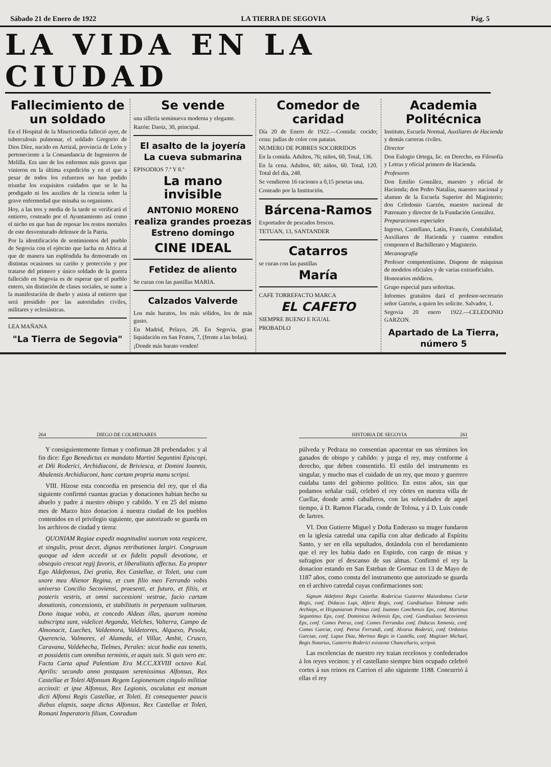Sábado 21 de Enero de 1922 LA TIERRA DE SEGOVIA Pág. 5
LA VIDA EN LA CIUDAD
Fallecimiento de un soldado
En el Hospital de la Misericordia falleció ayer, de tuberculosis pulmonar, el soldado Gregorio de Dios Díez, nacido en Arrizal, provincia de León y perteneciente a la Comandancia de Ingenieros de Melilla. Era uno de los enfermos más graves que vinieron en la última expedición y en el que a pesar de todos los esfuerzos no han podido triunfar los exquisitos cuidados que se le ha prodigado ni los auxilios de la ciencia sobre la grave enfermedad que minaba su organismo.
Hoy, a las tres y media de la tarde se verificará el entierro, costeado por el Ayuntamiento así como el nicho en que han de reposar los restos mortales de este desventurado defensor de la Patria.
Por la identificación de sentimientos del pueblo de Segovia con el ejército que lucha en Africa al que de manera tan espléndida ha demostrado en distintas ocasiones su cariño y protección y por tratarse del primero y único soldado de la guerra fallecido en Segovia es de esperar que el pueblo entero, sin distinción de clases sociales, se sume a la manifestación de duelo y asista al entierro que será presidido por las autoridades civiles, militares y eclesiásticas.
LEA MAÑANA
"La Tierra de Segovia"
Se vende
una sillería seminueva moderna y elegante.
Razón: Daoiz, 30, principal.
El asalto de la joyería
La cueva submarina
EPISODIOS 7.º Y 8.º
La mano invisible
ANTONIO MORENO
realiza grandes proezas
Estreno domingo
CINE IDEAL
Fetidez de aliento
Se curan con las pastillas MARIA.
Calzados Valverde
Los más baratos, los más sólidos, los de más gusto.
En Madrid, Pelayo, 28. En Segovia, gran liquidación en San Frutos, 7, (frente a las bolas).
¡Donde más barato venden!
Comedor de caridad
Día 20 de Enero de 1922.—Comida: cocido; cena: judías de color con patatas.
NUMERO DE POBRES SOCORRIDOS
En la comida. Adultos, 76; niños, 60, Total, 136.
En la cena. Adultos, 60; niños, 60. Total, 120. Total del día, 248.
Se vendieron 16 raciones a 0,15 pesetas una.
Costeado por la Institución.
Bárcena-Ramos
Exportador de pescados frescos.
TETUAN, 13, SANTANDER
Catarros
se curan con las pastillas
María
CAFE TORREFACTO MARCA
EL CAFETO
SIEMPRE BUENO E IGUAL
PROBADLO
Academia Politécnica
Instituto, Escuela Normal, Auxiliares de Hacienda y demás carreras civiles.
Director
Don Eulogio Ortega, lic. en Derecho, en Filosofía y Letras y oficial primero de Hacienda.
Profesores
Don Emilio González, maestro y oficial de Hacienda; don Pedro Natalías, maestro nacional y alumno de la Escuela Superior del Magisterio; don Celedonio Garzón, maestro nacional de Patronato y director de la Fundación González.
Preparaciones especiales
Ingreso, Castellano, Latín, Francés, Contabilidad, Auxiliares de Hacienda y cuantos estudios componen el Bachillerato y Magisterio.
Mecanografía
Profesor competentísimo. Dispone de máquinas de modelos oficiales y de varias extraoficiales.
Honorarios módicos.
Grupo especial para señoritas.
Informes gratuítos dará el profesor-secretario señor Garzón, a quien les solicite. Salvador, 1.
Segovia 20 enero 1922.—CELEDONIO GARZON.
Apartado de La Tierra, número 5
264 DIEGO DE COLMENARES
Y consiguientemente firman y confirman 28 prebendados: y al fin dice: Ego Benedictus ex mandato Martini Seguntini Episcopi, et Dñi Roderici, Archidiaconi, de Briviesca, et Domini Ioannis, Abulensis Archidiaconi, hanc cartam propria manu scripsi.
VIII. Hízose esta concordia en presencia del rey, que el dia siguiente confirmó cuantas gracias y donaciones habian hecho su abuelo y padre á nuestro obispo y cabildo. Y en 25 del mismo mes de Marzo hizo donacion á nuestra ciudad de los pueblos contenidos en el privilegio siguiente, que autorizado se guarda en los archivos de ciudad y tierra:
QUONIAM Regiae expedit magnitudini suorum vota respicere, et singulis, prout decet, dignas retributiones largiri. Congruum quoque ad idem accedit ut ex fidelis populi devotione, et obsequio crescat regij favoris, et liberalitatis affectus. Ea propter Ego Aldefonsus, Dei gratia, Rex Castellae, et Toleti, una cum uxore mea Alienor Regina, et cum filio meo Ferrando vobis universo Concilio Secoviensi, praesenti, et futuro, et filiis, et posteris vestris, et omni successioni vestrae, facio cartam donationis, concessionis, et stabilitatis in perpetuum valituram. Dono itaque vobis, et concedo Aldeas illas, quarum nomina subscripta sunt, videlicet Arganda, Vielches, Valterra, Campo de Almonacit, Lueches, Valdemora, Valdetorres, Alquexo, Pesola, Querencia, Valmores, el Alameda, el Villar, Ambit, Crusco, Caravana, Valdehecha, Tielmes, Perales: sicut hodie eas tenetis, et possidetis cum omnibus terminis, et aquis suis. Si quis vero etc. Facta Carta apud Palentiam Era M.CC.XXVIII octavo Kal. Aprilis: secundo anno postquam serenissimus Alfonsus, Rex Castellae et Toleti Alfonsum Regem Legionensem cingulo militiae accinxit: et ipse Alfonsus, Rex Legionis, osculatus est manum dicti Alfonsi Regis Castellae, et Toleti. Et consequenter paucis diebus elapsis, saepe dictus Alfonsus, Rex Castellae et Toleti, Romani Imperatoris filium, Conradum
HISTORIA DE SEGOVIA 261
púlveda y Pedraza no consentian apacentar en sus términos los ganados de obispo y cabildo: y juzga el rey, muy conforme á derecho, que deben consentirlo. El estilo del instrumento es singular, y mucho mas el cuidado de un rey, que mozo y guerrero cuidaba tanto del gobierno político. En estos años, sin que podamos señalar cuál, celebró el rey córtes en nuestra villa de Cuellar, donde armó caballeros, con las solenidades de aquel tiempo, á D. Ramon Flacada, conde de Tolosa, y á D. Luis conde de Iartres.
VI. Don Gutierre Miguel y Doña Enderaso su muger fundaron en la iglesia catredal una capilla con altar dedicado al Espíritu Santo, y ser en ella sepultados, dotándola con el heredamiento que el rey les habia dado en Espirdo, con cargo de misas y sufragios por el descanso de sus almas. Confirmó el rey la donacion estando en San Esteban de Gormaz en 13 de Mayo de 1187 años, como consta del instrumento que autorizado se guarda en el archivo catredal cuyas confirmaciones son:
Signum Aldefonsi Regis Castellæ. Rodericus Gutierrez Maiordomus Curiæ Regis, conf. Didacus Lupi, Alferiz Regis, conf. Gundisaluus Toletanæ sedis Archieps, et Hispaniarum Primas conf. Ioannes Conchensis Eps, conf. Martinus Seguntinus Eps, conf. Dominicus Avilensis Eps, conf. Gundisaluus Secoviensis Eps, conf. Comes Petrus, conf. Comes Ferrandus conf. Didacus Xemeniz, conf. Comes Garciæ, conf. Petrus Ferrandi, conf. Alvarus Roderici, conf. Ordonius Garciae, conf. Lupus Diaz, Merinus Regis in Castella, conf. Magister Michael, Regis Notarius, Gutterrio Roderici existente Chancellario, scripsit.
Las escelencias de nuestro rey traian recelosos y confederados á los reyes vecinos: y el castellano siempre bien ocupado celebró cortes á sus reinos en Carrion el año siguiente 1188. Concurrió á ellas el rey